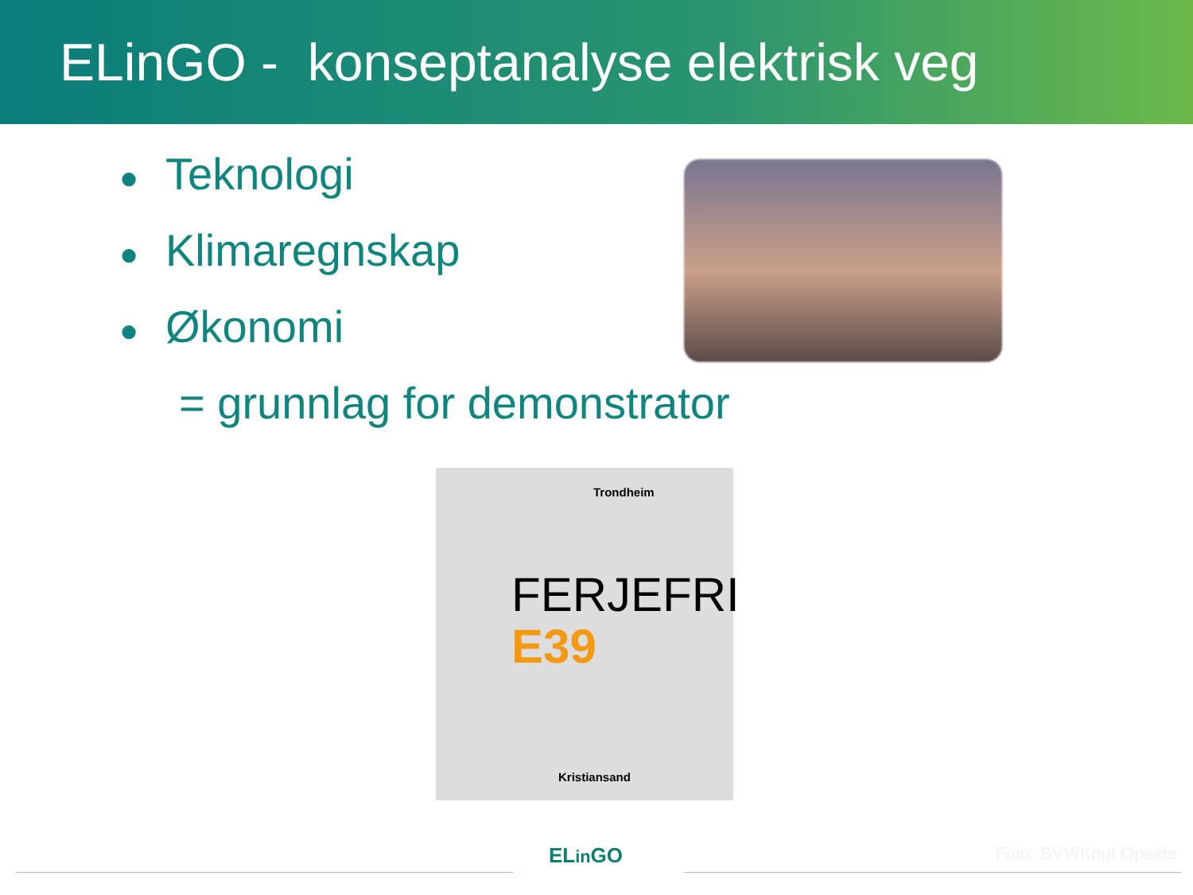ELinGO - konseptanalyse elektrisk veg
● Teknologi
● Klimaregnskap
● Økonomi
= grunnlag for demonstrator
Trondheim
FERJEFRI
E39
Kristiansand
ELin GO Foto: SVV/Knut Opeide